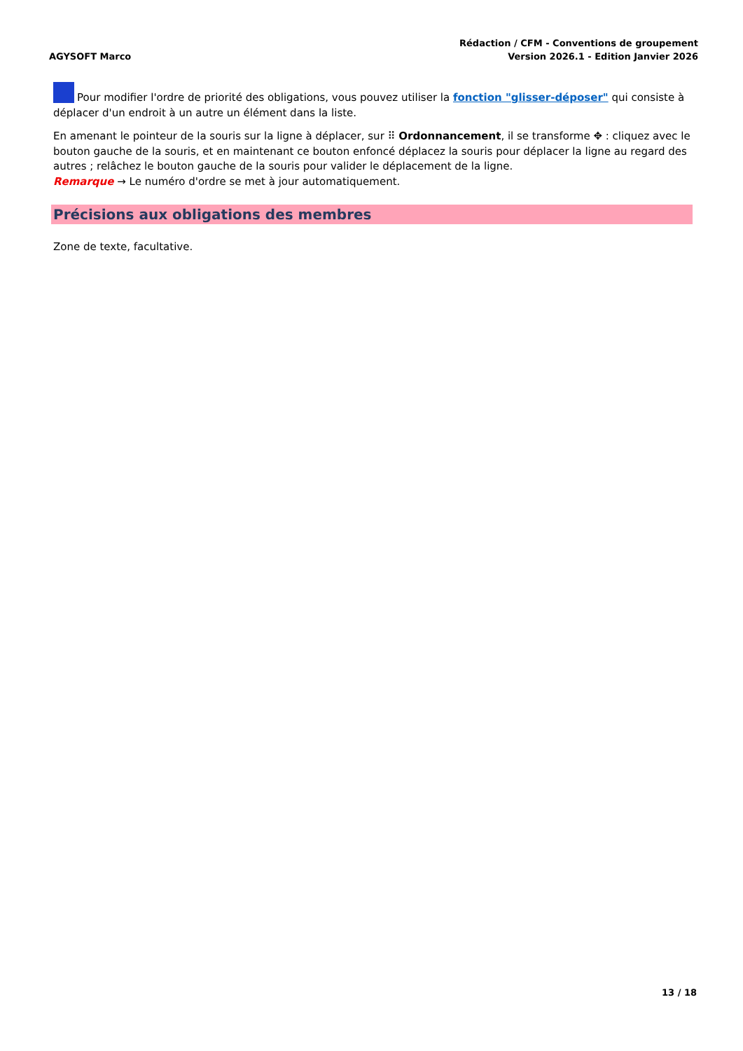AGYSOFT Marco
Rédaction / CFM - Conventions de groupement
Version 2026.1 - Edition Janvier 2026
Pour modifier l'ordre de priorité des obligations, vous pouvez utiliser la fonction "glisser-déposer" qui consiste à déplacer d'un endroit à un autre un élément dans la liste.
En amenant le pointeur de la souris sur la ligne à déplacer, sur ⠿ Ordonnancement, il se transforme ✥ : cliquez avec le bouton gauche de la souris, et en maintenant ce bouton enfoncé déplacez la souris pour déplacer la ligne au regard des autres ; relâchez le bouton gauche de la souris pour valider le déplacement de la ligne.
Remarque → Le numéro d'ordre se met à jour automatiquement.
Précisions aux obligations des membres
Zone de texte, facultative.
13 / 18